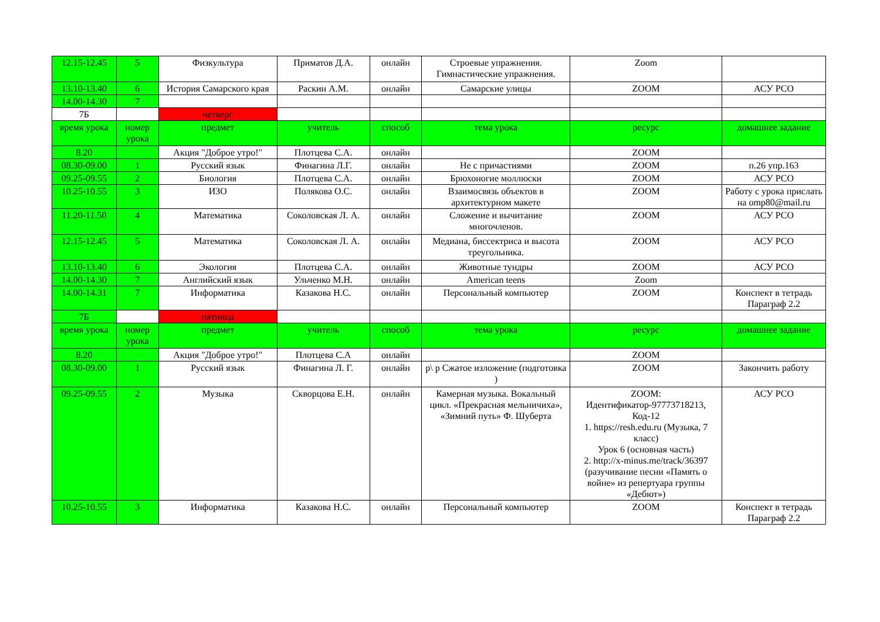| 12.15-12.45 | 5 | Физкультура | Приматов Д.А. | онлайн | Строевые упражнения. Гимнастические упражнения. | Zoom | |
| 13.10-13.40 | 6 | История Самарского края | Раскин А.М. | онлайн | Самарские улицы | ZOOM | АСУ РСО |
| 14.00-14.30 | 7 | | | | | | |
| 7Б | | четверг | | | | | |
| время урока | номер урока | предмет | учитель | способ | тема урока | ресурс | домашнее задание |
| 8.20 | | Акция "Доброе утро!" | Плотцева С.А. | онлайн | | ZOOM | |
| 08.30-09.00 | 1 | Русский язык | Финагина Л.Г. | онлайн | Не с причастиями | ZOOM | п.26 упр.163 |
| 09.25-09.55 | 2 | Биология | Плотцева С.А. | онлайн | Брюхоногие моллюски | ZOOM | АСУ РСО |
| 10.25-10.55 | 3 | ИЗО | Полякова О.С. | онлайн | Взаимосвязь объектов в архитектурном макете | ZOOM | Работу с урока прислать на omp80@mail.ru |
| 11.20-11.50 | 4 | Математика | Соколовская Л. А. | онлайн | Сложение и вычитание многочленов. | ZOOM | АСУ РСО |
| 12.15-12.45 | 5 | Математика | Соколовская Л. А. | онлайн | Медиана, биссектриса и высота треугольника. | ZOOM | АСУ РСО |
| 13.10-13.40 | 6 | Экология | Плотцева С.А. | онлайн | Животные тундры | ZOOM | АСУ РСО |
| 14.00-14.30 | 7 | Английский язык | Ульченко М.Н. | онлайн | American teens | Zoom | |
| 14.00-14.31 | 7 | Информатика | Казакова Н.С. | онлайн | Персональный компьютер | ZOOM | Конспект в тетрадь Параграф 2.2 |
| 7Б | | пятница | | | | | |
| время урока | номер урока | предмет | учитель | способ | тема урока | ресурс | домашнее задание |
| 8.20 | | Акция "Доброе утро!" | Плотцева С.А | онлайн | | ZOOM | |
| 08.30-09.00 | 1 | Русский язык | Финагина Л. Г. | онлайн | р\ р Сжатое изложение (подготовка ) | ZOOM | Закончить работу |
| 09.25-09.55 | 2 | Музыка | Скворцова Е.Н. | онлайн | Камерная музыка. Вокальный цикл. «Прекрасная мельничиха», «Зимний путь» Ф. Шуберта | ZOOM: Идентификатор-97773718213, Код-12 1. https://resh.edu.ru (Музыка, 7 класс) Урок 6 (основная часть) 2. http://x-minus.me/track/36397 (разучивание песни «Память о войне» из репертуара группы «Дебют») | АСУ РСО |
| 10.25-10.55 | 3 | Информатика | Казакова Н.С. | онлайн | Персональный компьютер | ZOOM | Конспект в тетрадь Параграф 2.2 |